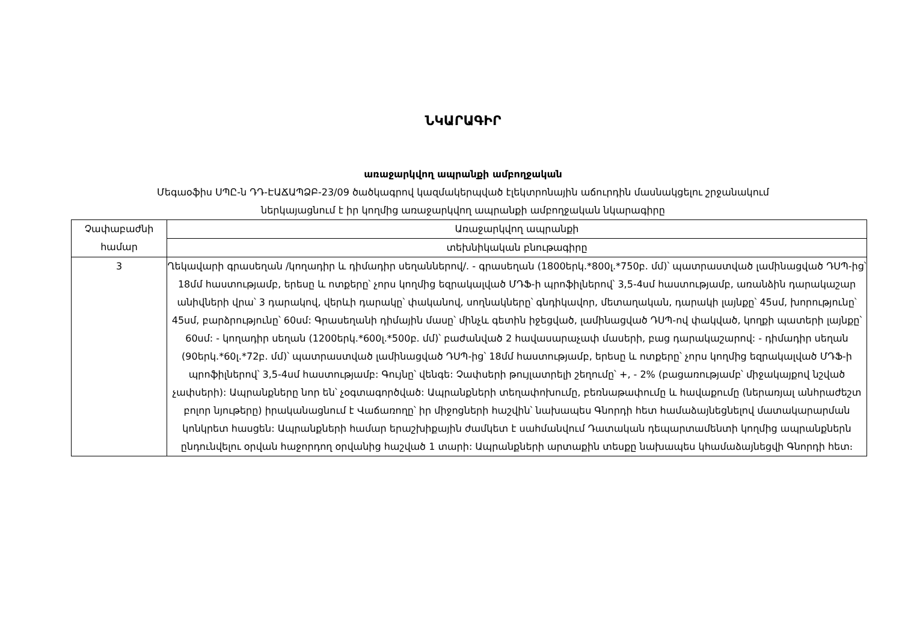ՆԿԱՐԱԳԻՐ
առաջարկվող ապրանքի ամբողջական
Մեգաօֆիս ՍՊԸ-ն ԴԴ-ԷԱՃԱՊՁԲ-23/09 ծածկագրով կազմակերպված էլեկտրոնային աճուրդին մասնակցելու շրջանակում
ներկայացնում է իր կողմից առաջարկվող ապրանքի ամբողջական նկարագիրը
| Չափաբաժնի համար | Առաջարկվող ապրանքի |
| --- | --- |
| | տեխնիկական բնութագիրը |
| 3 | Ղեկավարի գրասեղան /կողադիր և դիմադիր սեղաններով/. - գրասեղան (1800երկ.*800լ.*750բ. մմ)՝ պատրաստված լամինացված ԴՍՊ-ից՝ 18մմ հաստությամբ, երեսը և ոտքերը՝ չորս կողմից եզրակալված ՄԴՖ-ի պրոֆիլներով՝ 3,5-4սմ հաստությամբ, առանձին դարակաշար անիվների վրա՝ 3 դարակով, վերևի դարակը՝ փականով, սողնակները՝ գնդիկավոր, մետաղական, դարակի լայնքը՝ 45սմ, խորությունը՝ 45սմ, բարձրությունը՝ 60սմ: Գրասեղանի դիմային մասը՝ մինչև գետին իջեցված, լամինացված ԴՍՊ-ով փակված, կողքի պատերի լայնքը՝ 60սմ: - կողադիր սեղան (1200երկ.*600լ.*500բ. մմ)՝ բաժանված 2 հավասարաչափ մասերի, բաց դարակաշարով: - դիմադիր սեղան (90երկ.*60լ.*72բ. մմ)՝ պատրաստված լամինացված ԴՍՊ-ից՝ 18մմ հաստությամբ, երեսը և ոտքերը՝ չորս կողմից եզրակալված ՄԴՖ-ի պրոֆիլներով՝ 3,5-4սմ հաստությամբ: Գույնը՝ վենգե: Չափսերի թույլատրելի շեղումը՝ +, - 2% (բացառությամբ՝ միջակայքով նշված չափսերի): Ապրանքները նոր են՝ չօգտագործված: Ապրանքների տեղափոխումը, բեռնաթափումը և հավաքումը (ներառյալ անհրաժեշտ բոլոր նյութերը) իրականացնում է Վաճառողը՝ իր միջոցների հաշվին՝ նախապես Գնորդի հետ համաձայնեցնելով մատակարարման կոնկրետ հասցեն: Ապրանքների համար երաշխիքային ժամկետ է սահմանվում Դատական դեպարտամենտի կողմից ապրանքներն ընդունվելու օրվան հաջորդող օրվանից հաշված 1 տարի: Ապրանքների արտաքին տեսքը նախապես կհամաձայնեցվի Գնորդի հետ։ |